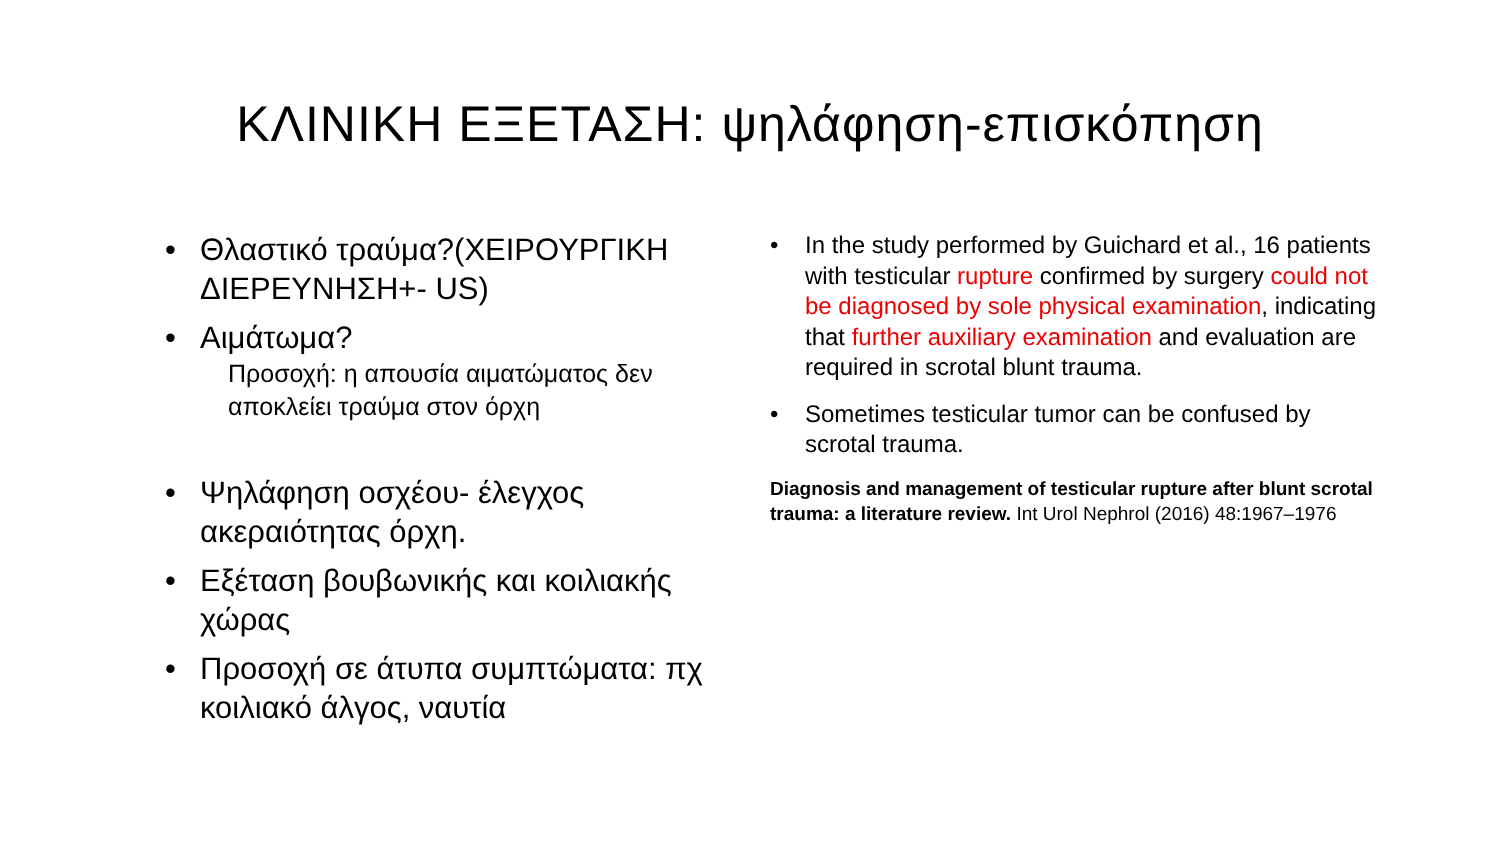ΚΛΙΝΙΚΗ ΕΞΕΤΑΣΗ: ψηλάφηση-επισκόπηση
• Θλαστικό τραύμα?(ΧΕΙΡΟΥΡΓΙΚΗ ΔΙΕΡΕΥΝΗΣΗ+- US)
• Αιμάτωμα?
Προσοχή: η απουσία αιματώματος δεν αποκλείει τραύμα στον όρχη
• Ψηλάφηση οσχέου- έλεγχος ακεραιότητας όρχη.
• Εξέταση βουβωνικής και κοιλιακής χώρας
• Προσοχή σε άτυπα συμπτώματα: πχ κοιλιακό άλγος, ναυτία
• In the study performed by Guichard et al., 16 patients with testicular rupture confirmed by surgery could not be diagnosed by sole physical examination, indicating that further auxiliary examination and evaluation are required in scrotal blunt trauma.
• Sometimes testicular tumor can be confused by scrotal trauma.
Diagnosis and management of testicular rupture after blunt scrotal trauma: a literature review. Int Urol Nephrol (2016) 48:1967–1976